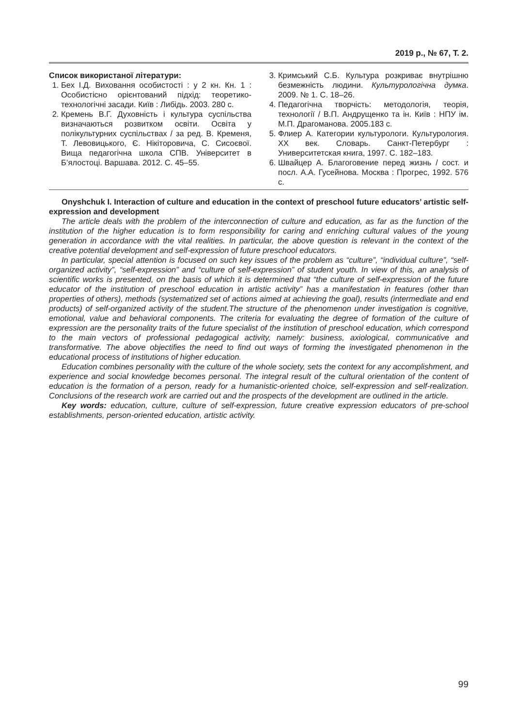2019 р., № 67, Т. 2.
Список використаної літератури:
1. Бех І.Д. Виховання особистості : у 2 кн. Кн. 1 : Особистісно орієнтований підхід: теоретико-технологічні засади. Київ : Либідь. 2003. 280 с.
2. Кремень В.Г. Духовність і культура суспільства визначаються розвитком освіти. Освіта у полікультурних суспільствах / за ред. В. Кременя, Т. Левовицького, Є. Нікіторовича, С. Сисоєвої. Вища педагогічна школа СПВ. Університет в Б’ялостоці. Варшава. 2012. С. 45–55.
3. Кримський С.Б. Культура розкриває внутрішню безмежність людини. Культурологічна думка. 2009. № 1. С. 18–26.
4. Педагогічна творчість: методологія, теорія, технології / В.П. Андрущенко та ін. Київ : НПУ ім. М.П. Драгоманова. 2005.183 с.
5. Флиер А. Категории культурологи. Культурология. XX век. Словарь. Санкт-Петербург : Университетская книга, 1997. С. 182–183.
6. Швайцер А. Благоговение перед жизнь / сост. и посл. А.А. Гусейнова. Москва : Прогрес, 1992. 576 с.
Onyshchuk I. Interaction of culture and education in the context of preschool future educators’ artistic self-expression and development
The article deals with the problem of the interconnection of culture and education, as far as the function of the institution of the higher education is to form responsibility for caring and enriching cultural values of the young generation in accordance with the vital realities. In particular, the above question is relevant in the context of the creative potential development and self-expression of future preschool educators.
In particular, special attention is focused on such key issues of the problem as “culture”, “individual culture”, “self-organized activity”, “self-expression” and “culture of self-expression” of student youth. In view of this, an analysis of scientific works is presented, on the basis of which it is determined that “the culture of self-expression of the future educator of the institution of preschool education in artistic activity” has a manifestation in features (other than properties of others), methods (systematized set of actions aimed at achieving the goal), results (intermediate and end products) of self-organized activity of the student.The structure of the phenomenon under investigation is cognitive, emotional, value and behavioral components. The criteria for evaluating the degree of formation of the culture of expression are the personality traits of the future specialist of the institution of preschool education, which correspond to the main vectors of professional pedagogical activity, namely: business, axiological, communicative and transformative. The above objectifies the need to find out ways of forming the investigated phenomenon in the educational process of institutions of higher education.
Education combines personality with the culture of the whole society, sets the context for any accomplishment, and experience and social knowledge becomes personal. The integral result of the cultural orientation of the content of education is the formation of a person, ready for a humanistic-oriented choice, self-expression and self-realization. Conclusions of the research work are carried out and the prospects of the development are outlined in the article.
Key words: education, culture, culture of self-expression, future creative expression educators of pre-school establishments, person-oriented education, artistic activity.
99